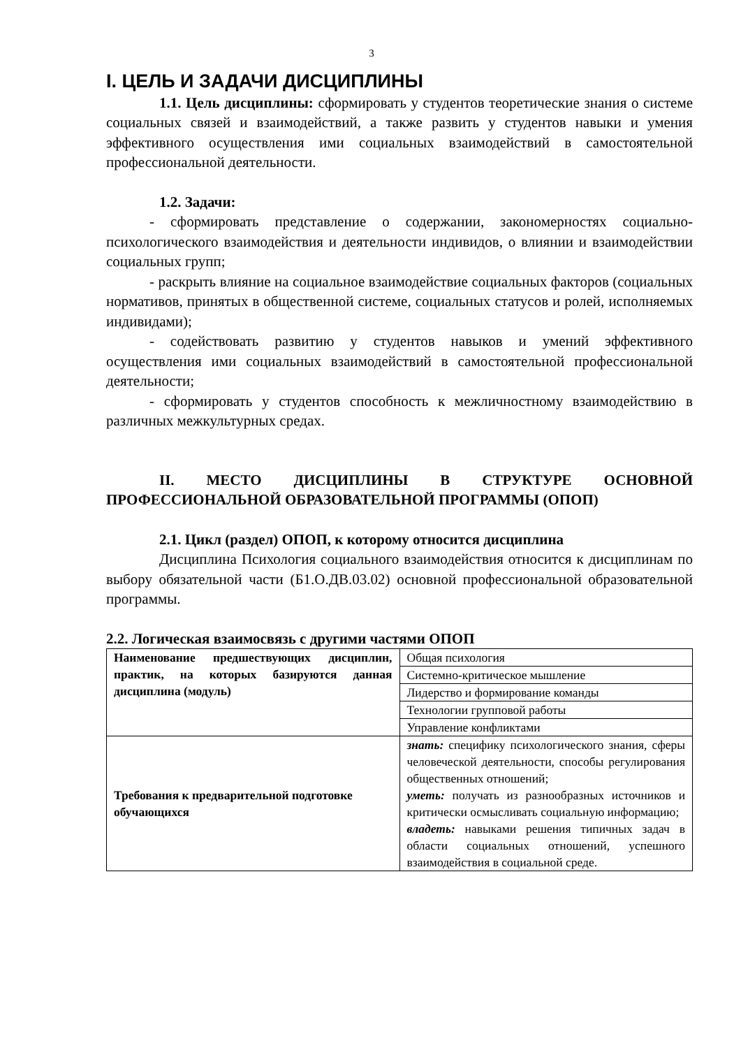3
I. ЦЕЛЬ И ЗАДАЧИ ДИСЦИПЛИНЫ
1.1. Цель дисциплины: сформировать у студентов теоретические знания о системе социальных связей и взаимодействий, а также развить у студентов навыки и умения эффективного осуществления ими социальных взаимодействий в самостоятельной профессиональной деятельности.
1.2. Задачи:
- сформировать представление о содержании, закономерностях социально-психологического взаимодействия и деятельности индивидов, о влиянии и взаимодействии социальных групп;
- раскрыть влияние на социальное взаимодействие социальных факторов (социальных нормативов, принятых в общественной системе, социальных статусов и ролей, исполняемых индивидами);
- содействовать развитию у студентов навыков и умений эффективного осуществления ими социальных взаимодействий в самостоятельной профессиональной деятельности;
- сформировать у студентов способность к межличностному взаимодействию в различных межкультурных средах.
II. МЕСТО ДИСЦИПЛИНЫ В СТРУКТУРЕ ОСНОВНОЙ ПРОФЕССИОНАЛЬНОЙ ОБРАЗОВАТЕЛЬНОЙ ПРОГРАММЫ (ОПОП)
2.1. Цикл (раздел) ОПОП, к которому относится дисциплина
Дисциплина Психология социального взаимодействия относится к дисциплинам по выбору обязательной части (Б1.О.ДВ.03.02) основной профессиональной образовательной программы.
2.2. Логическая взаимосвязь с другими частями ОПОП
| Наименование предшествующих дисциплин, практик, на которых базируются данная дисциплина (модуль) | Общая психология |
| | Системно-критическое мышление |
| | Лидерство и формирование команды |
| | Технологии групповой работы |
| | Управление конфликтами |
| Требования к предварительной подготовке обучающихся | знать: специфику психологического знания, сферы человеческой деятельности, способы регулирования общественных отношений; уметь: получать из разнообразных источников и критически осмысливать социальную информацию; владеть: навыками решения типичных задач в области социальных отношений, успешного взаимодействия в социальной среде. |